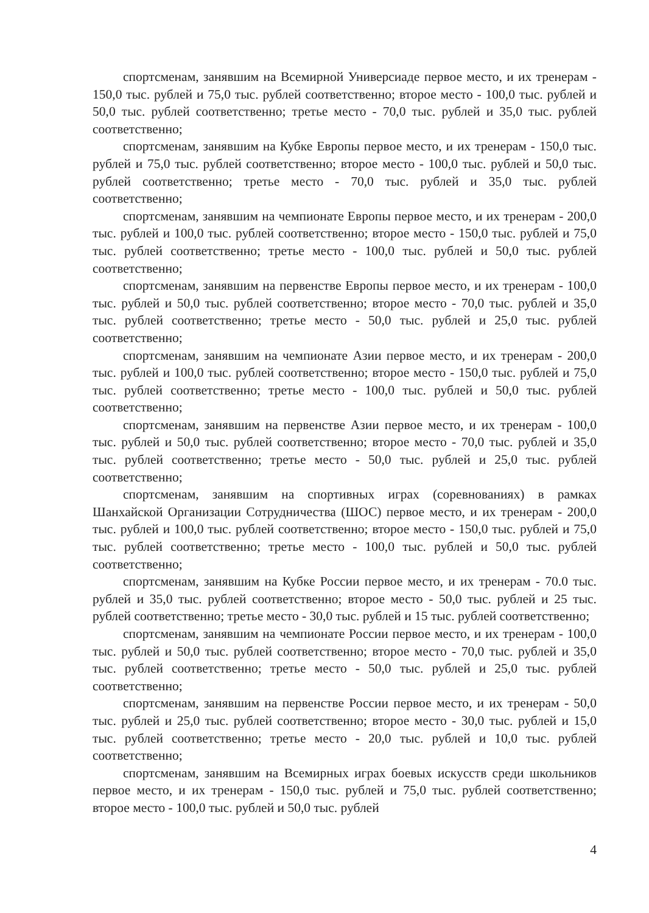спортсменам, занявшим на Всемирной Универсиаде первое место, и их тренерам - 150,0 тыс. рублей и 75,0 тыс. рублей соответственно; второе место - 100,0 тыс. рублей и 50,0 тыс. рублей соответственно; третье место - 70,0 тыс. рублей и 35,0 тыс. рублей соответственно;
спортсменам, занявшим на Кубке Европы первое место, и их тренерам - 150,0 тыс. рублей и 75,0 тыс. рублей соответственно; второе место - 100,0 тыс. рублей и 50,0 тыс. рублей соответственно; третье место - 70,0 тыс. рублей и 35,0 тыс. рублей соответственно;
спортсменам, занявшим на чемпионате Европы первое место, и их тренерам - 200,0 тыс. рублей и 100,0 тыс. рублей соответственно; второе место - 150,0 тыс. рублей и 75,0 тыс. рублей соответственно; третье место - 100,0 тыс. рублей и 50,0 тыс. рублей соответственно;
спортсменам, занявшим на первенстве Европы первое место, и их тренерам - 100,0 тыс. рублей и 50,0 тыс. рублей соответственно; второе место - 70,0 тыс. рублей и 35,0 тыс. рублей соответственно; третье место - 50,0 тыс. рублей и 25,0 тыс. рублей соответственно;
спортсменам, занявшим на чемпионате Азии первое место, и их тренерам - 200,0 тыс. рублей и 100,0 тыс. рублей соответственно; второе место - 150,0 тыс. рублей и 75,0 тыс. рублей соответственно; третье место - 100,0 тыс. рублей и 50,0 тыс. рублей соответственно;
спортсменам, занявшим на первенстве Азии первое место, и их тренерам - 100,0 тыс. рублей и 50,0 тыс. рублей соответственно; второе место - 70,0 тыс. рублей и 35,0 тыс. рублей соответственно; третье место - 50,0 тыс. рублей и 25,0 тыс. рублей соответственно;
спортсменам, занявшим на спортивных играх (соревнованиях) в рамках Шанхайской Организации Сотрудничества (ШОС) первое место, и их тренерам - 200,0 тыс. рублей и 100,0 тыс. рублей соответственно; второе место - 150,0 тыс. рублей и 75,0 тыс. рублей соответственно; третье место - 100,0 тыс. рублей и 50,0 тыс. рублей соответственно;
спортсменам, занявшим на Кубке России первое место, и их тренерам - 70.0 тыс. рублей и 35,0 тыс. рублей соответственно; второе место - 50,0 тыс. рублей и 25 тыс. рублей соответственно; третье место - 30,0 тыс. рублей и 15 тыс. рублей соответственно;
спортсменам, занявшим на чемпионате России первое место, и их тренерам - 100,0 тыс. рублей и 50,0 тыс. рублей соответственно; второе место - 70,0 тыс. рублей и 35,0 тыс. рублей соответственно; третье место - 50,0 тыс. рублей и 25,0 тыс. рублей соответственно;
спортсменам, занявшим на первенстве России первое место, и их тренерам - 50,0 тыс. рублей и 25,0 тыс. рублей соответственно; второе место - 30,0 тыс. рублей и 15,0 тыс. рублей соответственно; третье место - 20,0 тыс. рублей и 10,0 тыс. рублей соответственно;
спортсменам, занявшим на Всемирных играх боевых искусств среди школьников первое место, и их тренерам - 150,0 тыс. рублей и 75,0 тыс. рублей соответственно; второе место - 100,0 тыс. рублей и 50,0 тыс. рублей
4